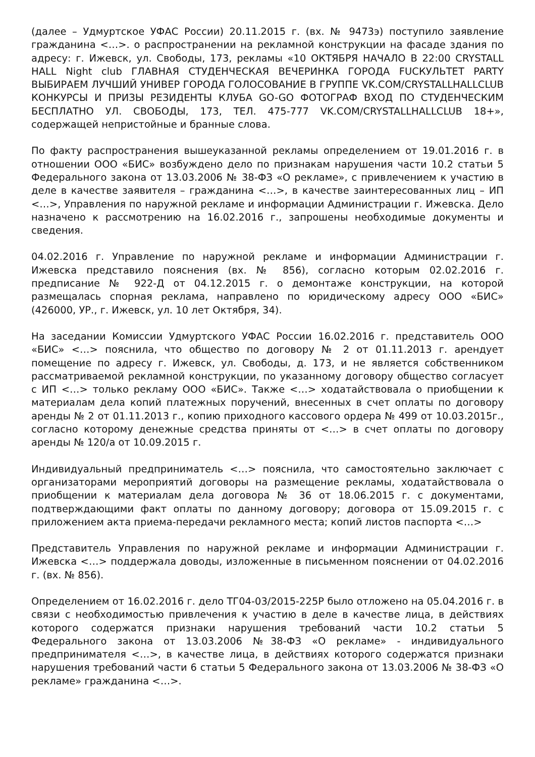(далее – Удмуртское УФАС России) 20.11.2015 г. (вх. № 9473э) поступило заявление гражданина <…>. о распространении на рекламной конструкции на фасаде здания по адресу: г. Ижевск, ул. Свободы, 173, рекламы «10 ОКТЯБРЯ НАЧАЛО В 22:00 CRYSTALL HALL Night club ГЛАВНАЯ СТУДЕНЧЕСКАЯ ВЕЧЕРИНКА ГОРОДА FUCКУЛЬТЕТ PARTY ВЫБИРАЕМ ЛУЧШИЙ УНИВЕР ГОРОДА ГОЛОСОВАНИЕ В ГРУППЕ VK.COM/CRYSTALLHALLCLUB КОНКУРСЫ И ПРИЗЫ РЕЗИДЕНТЫ КЛУБА GO-GO ФОТОГРАФ ВХОД ПО СТУДЕНЧЕСКИМ БЕСПЛАТНО УЛ. СВОБОДЫ, 173, ТЕЛ. 475-777 VK.COM/CRYSTALLHALLCLUB 18+», содержащей непристойные и бранные слова.
По факту распространения вышеуказанной рекламы определением от 19.01.2016 г. в отношении ООО «БИС» возбуждено дело по признакам нарушения части 10.2 статьи 5 Федерального закона от 13.03.2006 № 38-ФЗ «О рекламе», с привлечением к участию в деле в качестве заявителя – гражданина <…>, в качестве заинтересованных лиц – ИП <…>, Управления по наружной рекламе и информации Администрации г. Ижевска. Дело назначено к рассмотрению на 16.02.2016 г., запрошены необходимые документы и сведения.
04.02.2016 г. Управление по наружной рекламе и информации Администрации г. Ижевска представило пояснения (вх. № 856), согласно которым 02.02.2016 г. предписание № 922-Д от 04.12.2015 г. о демонтаже конструкции, на которой размещалась спорная реклама, направлено по юридическому адресу ООО «БИС» (426000, УР., г. Ижевск, ул. 10 лет Октября, 34).
На заседании Комиссии Удмуртского УФАС России 16.02.2016 г. представитель ООО «БИС» <…> пояснила, что общество по договору № 2 от 01.11.2013 г. арендует помещение по адресу г. Ижевск, ул. Свободы, д. 173, и не является собственником рассматриваемой рекламной конструкции, по указанному договору общество согласует с ИП <…> только рекламу ООО «БИС». Также <…> ходатайствовала о приобщении к материалам дела копий платежных поручений, внесенных в счет оплаты по договору аренды № 2 от 01.11.2013 г., копию приходного кассового ордера № 499 от 10.03.2015г., согласно которому денежные средства приняты от <…> в счет оплаты по договору аренды № 120/а от 10.09.2015 г.
Индивидуальный предприниматель <…> пояснила, что самостоятельно заключает с организаторами мероприятий договоры на размещение рекламы, ходатайствовала о приобщении к материалам дела договора № 36 от 18.06.2015 г. с документами, подтверждающими факт оплаты по данному договору; договора от 15.09.2015 г. с приложением акта приема-передачи рекламного места; копий листов паспорта <…>
Представитель Управления по наружной рекламе и информации Администрации г. Ижевска <…> поддержала доводы, изложенные в письменном пояснении от 04.02.2016 г. (вх. № 856).
Определением от 16.02.2016 г. дело ТГ04-03/2015-225Р было отложено на 05.04.2016 г. в связи с необходимостью привлечения к участию в деле в качестве лица, в действиях которого содержатся признаки нарушения требований части 10.2 статьи 5 Федерального закона от 13.03.2006 №38-ФЗ «О рекламе» - индивидуального предпринимателя <…>, в качестве лица, в действиях которого содержатся признаки нарушения требований части 6 статьи 5 Федерального закона от 13.03.2006 № 38-ФЗ «О рекламе» гражданина <…>.